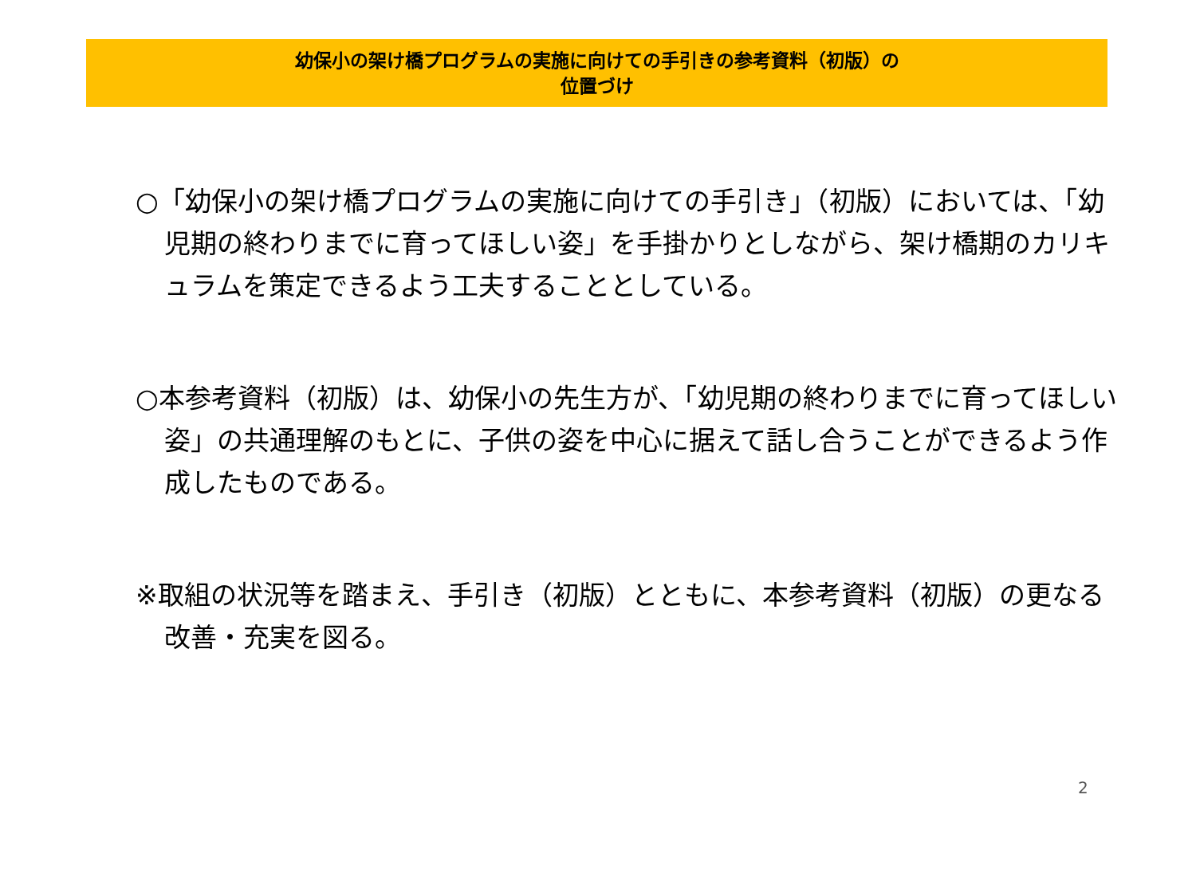幼保小の架け橋プログラムの実施に向けての手引きの参考資料（初版）の
位置づけ
○「幼保小の架け橋プログラムの実施に向けての手引き」（初版）においては、「幼児期の終わりまでに育ってほしい姿」を手掛かりとしながら、架け橋期のカリキュラムを策定できるよう工夫することとしている。
○本参考資料（初版）は、幼保小の先生方が、「幼児期の終わりまでに育ってほしい姿」の共通理解のもとに、子供の姿を中心に据えて話し合うことができるよう作成したものである。
※取組の状況等を踏まえ、手引き（初版）とともに、本参考資料（初版）の更なる改善・充実を図る。
2